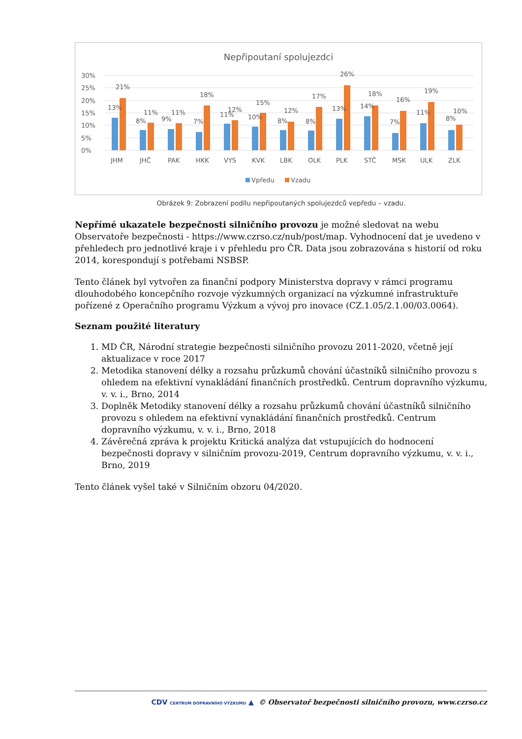Nepřipoutaní spolujezdci
30%
25%
20%
15%
10%
5%
0%
13%
21%
JHM
8%
11%
JHČ
9%
11%
PAK
7%
18%
HKK
11%
12%
VYS
10%
15%
KVK
8%
12%
LBK
8%
17%
OLK
13%
26%
PLK
14%
18%
STČ
7%
16%
MSK
11%
19%
ULK
8%
10%
ZLK
Vpředu
Vzadu
Obrázek 9: Zobrazení podílu nepřipoutaných spolujezdců vepředu – vzadu.
Nepřímé ukazatele bezpečnosti silničního provozu je možné sledovat na webu Observatoře bezpečnosti - https://www.czrso.cz/nub/post/map. Vyhodnocení dat je uvedeno v přehledech pro jednotlivé kraje i v přehledu pro ČR. Data jsou zobrazována s historií od roku 2014, korespondují s potřebami NSBSP.
Tento článek byl vytvořen za finanční podpory Ministerstva dopravy v rámci programu dlouhodobého koncepčního rozvoje výzkumných organizací na výzkumné infrastruktuře pořízené z Operačního programu Výzkum a vývoj pro inovace (CZ.1.05/2.1.00/03.0064).
Seznam použité literatury
1. MD ČR, Národní strategie bezpečnosti silničního provozu 2011-2020, včetně její aktualizace v roce 2017
2. Metodika stanovení délky a rozsahu průzkumů chování účastníků silničního provozu s ohledem na efektivní vynakládání finančních prostředků. Centrum dopravního výzkumu, v. v. i., Brno, 2014
3. Doplněk Metodiky stanovení délky a rozsahu průzkumů chování účastníků silničního provozu s ohledem na efektivní vynakládání finančních prostředků. Centrum dopravního výzkumu, v. v. i., Brno, 2018
4. Závěrečná zpráva k projektu Kritická analýza dat vstupujících do hodnocení bezpečnosti dopravy v silničním provozu-2019, Centrum dopravního výzkumu, v. v. i., Brno, 2019
Tento článek vyšel také v Silničním obzoru 04/2020.
CDV CENTRUM DOPRAVNÍHO VÝZKUMU ▲ © Observatoř bezpečnosti silničního provozu, www.czrso.cz